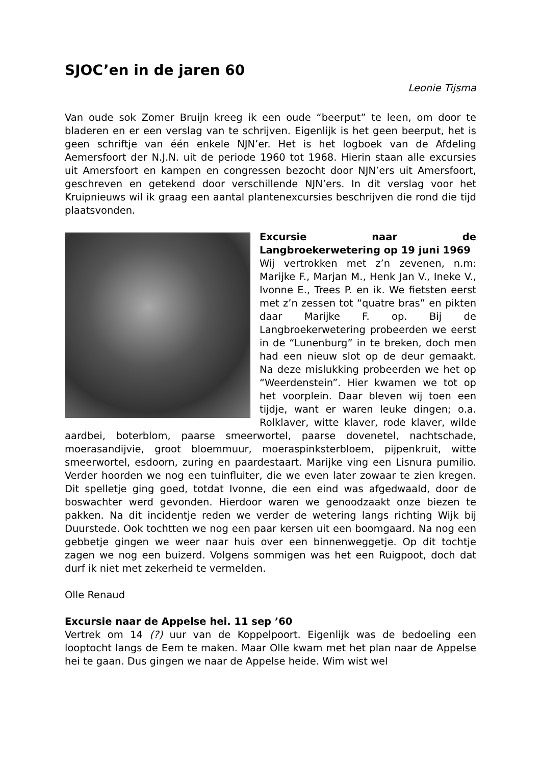SJOC’en in de jaren 60
Leonie Tijsma
Van oude sok Zomer Bruijn kreeg ik een oude “beerput” te leen, om door te bladeren en er een verslag van te schrijven. Eigenlijk is het geen beerput, het is geen schriftje van één enkele NJN’er. Het is het logboek van de Afdeling Aemersfoort der N.J.N. uit de periode 1960 tot 1968. Hierin staan alle excursies uit Amersfoort en kampen en congressen bezocht door NJN’ers uit Amersfoort, geschreven en getekend door verschillende NJN’ers. In dit verslag voor het Kruipnieuws wil ik graag een aantal plantenexcursies beschrijven die rond die tijd plaatsvonden.
Excursie naar de Langbroekerwetering op 19 juni 1969
Wij vertrokken met z’n zevenen, n.m: Marijke F., Marjan M., Henk Jan V., Ineke V., Ivonne E., Trees P. en ik. We fietsten eerst met z’n zessen tot “quatre bras” en pikten daar Marijke F. op. Bij de Langbroekerwetering probeerden we eerst in de “Lunenburg” in te breken, doch men had een nieuw slot op de deur gemaakt. Na deze mislukking probeerden we het op “Weerdenstein”. Hier kwamen we tot op het voorplein. Daar bleven wij toen een tijdje, want er waren leuke dingen; o.a. Rolklaver, witte klaver, rode klaver, wilde aardbei, boterblom, paarse smeerwortel, paarse dovenetel, nachtschade, moerasandijvie, groot bloemmuur, moeraspinksterbloem, pijpenkruit, witte smeerwortel, esdoorn, zuring en paardestaart. Marijke ving een Lisnura pumilio. Verder hoorden we nog een tuinfluiter, die we even later zowaar te zien kregen. Dit spelletje ging goed, totdat Ivonne, die een eind was afgedwaald, door de boswachter werd gevonden. Hierdoor waren we genoodzaakt onze biezen te pakken. Na dit incidentje reden we verder de wetering langs richting Wijk bij Duurstede. Ook tochtten we nog een paar kersen uit een boomgaard. Na nog een gebbetje gingen we weer naar huis over een binnenweggetje. Op dit tochtje zagen we nog een buizerd. Volgens sommigen was het een Ruigpoot, doch dat durf ik niet met zekerheid te vermelden.
Olle Renaud
Excursie naar de Appelse hei. 11 sep ’60
Vertrek om 14 (?) uur van de Koppelpoort. Eigenlijk was de bedoeling een looptocht langs de Eem te maken. Maar Olle kwam met het plan naar de Appelse hei te gaan. Dus gingen we naar de Appelse heide. Wim wist wel